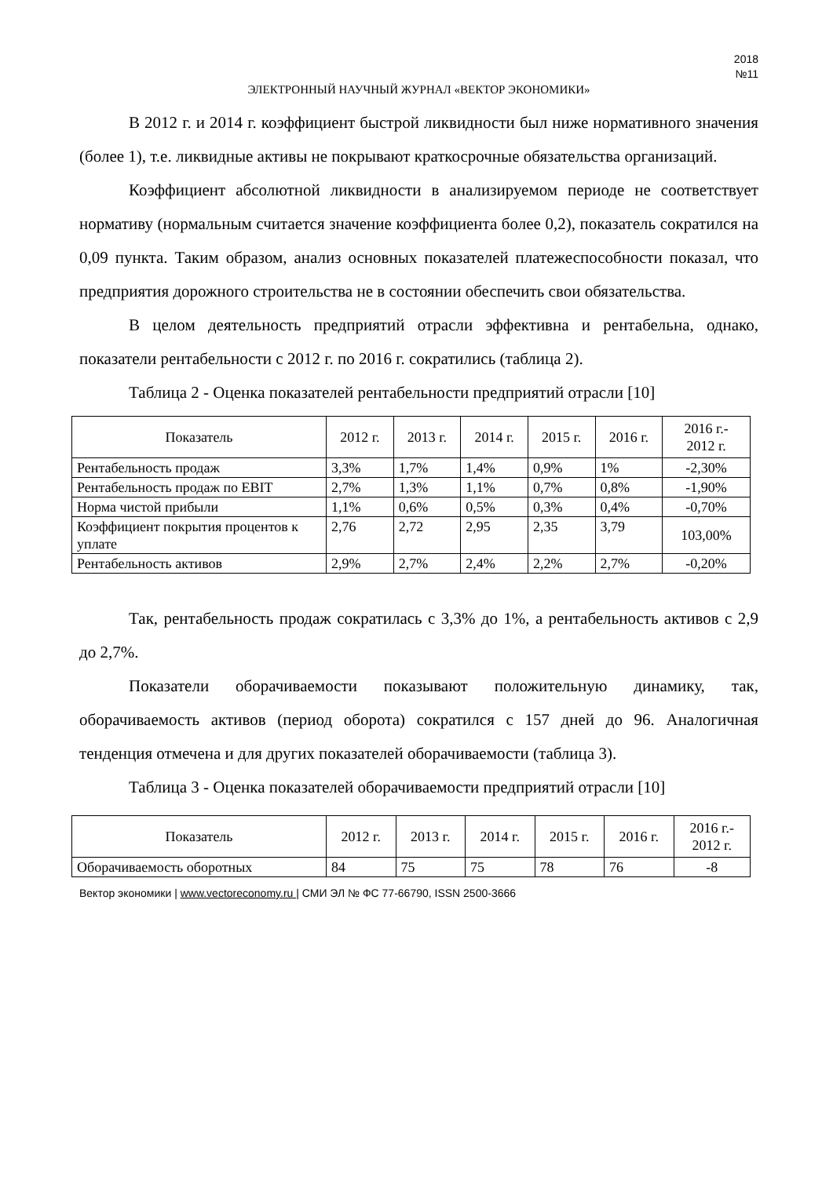2018
№11
ЭЛЕКТРОННЫЙ НАУЧНЫЙ ЖУРНАЛ «ВЕКТОР ЭКОНОМИКИ»
В 2012 г. и 2014 г. коэффициент быстрой ликвидности был ниже нормативного значения (более 1), т.е. ликвидные активы не покрывают краткосрочные обязательства организаций.
Коэффициент абсолютной ликвидности в анализируемом периоде не соответствует нормативу (нормальным считается значение коэффициента более 0,2), показатель сократился на 0,09 пункта. Таким образом, анализ основных показателей платежеспособности показал, что предприятия дорожного строительства не в состоянии обеспечить свои обязательства.
В целом деятельность предприятий отрасли эффективна и рентабельна, однако, показатели рентабельности с 2012 г. по 2016 г. сократились (таблица 2).
Таблица 2 - Оценка показателей рентабельности предприятий отрасли [10]
| Показатель | 2012 г. | 2013 г. | 2014 г. | 2015 г. | 2016 г. | 2016 г.- 2012 г. |
| --- | --- | --- | --- | --- | --- | --- |
| Рентабельность продаж | 3,3% | 1,7% | 1,4% | 0,9% | 1% | -2,30% |
| Рентабельность продаж по EBIT | 2,7% | 1,3% | 1,1% | 0,7% | 0,8% | -1,90% |
| Норма чистой прибыли | 1,1% | 0,6% | 0,5% | 0,3% | 0,4% | -0,70% |
| Коэффициент покрытия процентов к уплате | 2,76 | 2,72 | 2,95 | 2,35 | 3,79 | 103,00% |
| Рентабельность активов | 2,9% | 2,7% | 2,4% | 2,2% | 2,7% | -0,20% |
Так, рентабельность продаж сократилась с 3,3% до 1%, а рентабельность активов с 2,9 до 2,7%.
Показатели оборачиваемости показывают положительную динамику, так, оборачиваемость активов (период оборота) сократился с 157 дней до 96. Аналогичная тенденция отмечена и для других показателей оборачиваемости (таблица 3).
Таблица 3 - Оценка показателей оборачиваемости предприятий отрасли [10]
| Показатель | 2012 г. | 2013 г. | 2014 г. | 2015 г. | 2016 г. | 2016 г.- 2012 г. |
| --- | --- | --- | --- | --- | --- | --- |
| Оборачиваемость оборотных | 84 | 75 | 75 | 78 | 76 | -8 |
Вектор экономики | www.vectoreconomy.ru | СМИ ЭЛ № ФС 77-66790, ISSN 2500-3666